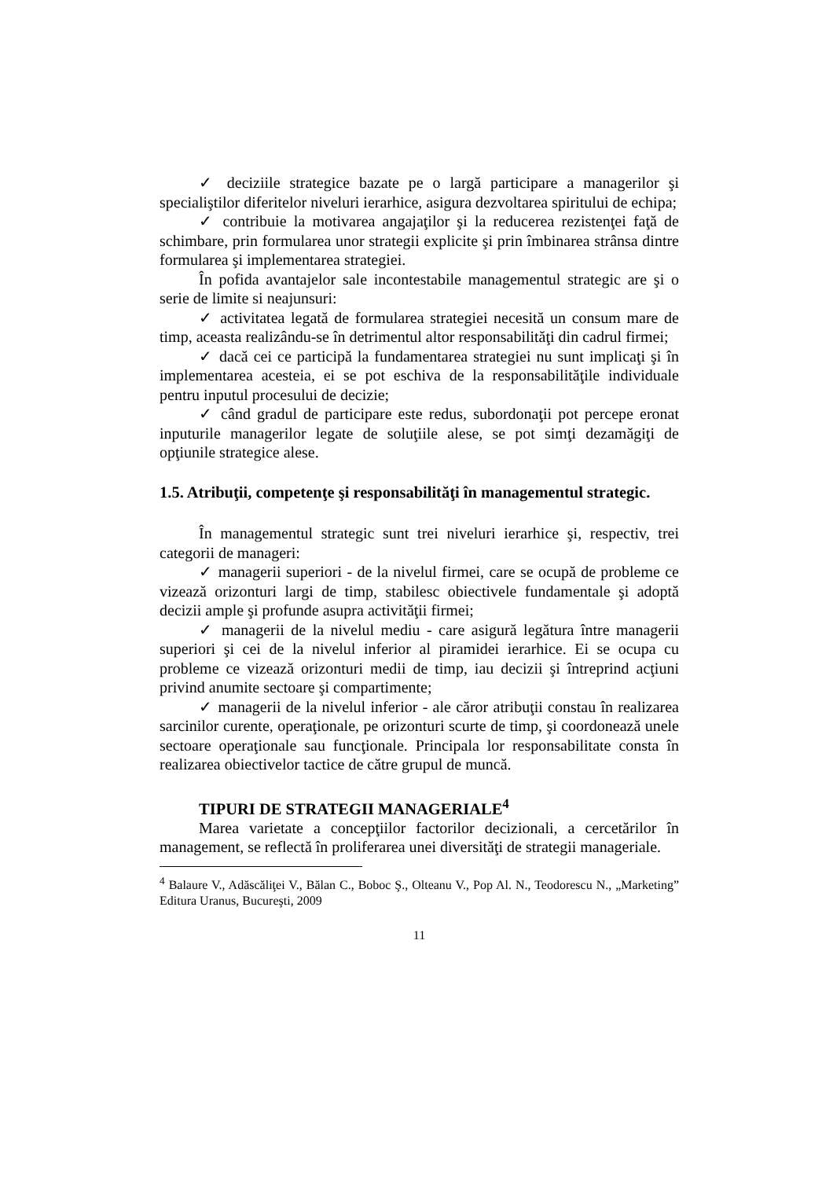✓ deciziile strategice bazate pe o largă participare a managerilor şi specialiştilor diferitelor niveluri ierarhice, asigura dezvoltarea spiritului de echipa;
✓ contribuie la motivarea angajaţilor şi la reducerea rezistenţei faţă de schimbare, prin formularea unor strategii explicite şi prin îmbinarea strânsa dintre formularea şi implementarea strategiei.
În pofida avantajelor sale incontestabile managementul strategic are şi o serie de limite si neajunsuri:
✓ activitatea legată de formularea strategiei necesită un consum mare de timp, aceasta realizându-se în detrimentul altor responsabilităţi din cadrul firmei;
✓ dacă cei ce participă la fundamentarea strategiei nu sunt implicaţi şi în implementarea acesteia, ei se pot eschiva de la responsabilităţile individuale pentru inputul procesului de decizie;
✓ când gradul de participare este redus, subordonaţii pot percepe eronat inputurile managerilor legate de soluţiile alese, se pot simţi dezamăgiţi de opţiunile strategice alese.
1.5. Atribuţii, competenţe şi responsabilităţi în managementul strategic.
În managementul strategic sunt trei niveluri ierarhice şi, respectiv, trei categorii de manageri:
✓ managerii superiori - de la nivelul firmei, care se ocupă de probleme ce vizează orizonturi largi de timp, stabilesc obiectivele fundamentale şi adoptă decizii ample şi profunde asupra activităţii firmei;
✓ managerii de la nivelul mediu - care asigură legătura între managerii superiori şi cei de la nivelul inferior al piramidei ierarhice. Ei se ocupa cu probleme ce vizează orizonturi medii de timp, iau decizii şi întreprind acţiuni privind anumite sectoare şi compartimente;
✓ managerii de la nivelul inferior - ale căror atribuţii constau în realizarea sarcinilor curente, operaţionale, pe orizonturi scurte de timp, şi coordonează unele sectoare operaţionale sau funcţionale. Principala lor responsabilitate consta în realizarea obiectivelor tactice de către grupul de muncă.
TIPURI DE STRATEGII MANAGERIALE<sup>4</sup>
Marea varietate a concepţiilor factorilor decizionali, a cercetărilor în management, se reflectă în proliferarea unei diversităţi de strategii manageriale.
<sup>4</sup> Balaure V., Adăscăliţei V., Bălan C., Boboc Ş., Olteanu V., Pop Al. N., Teodorescu N., „Marketing” Editura Uranus, Bucureşti, 2009
11